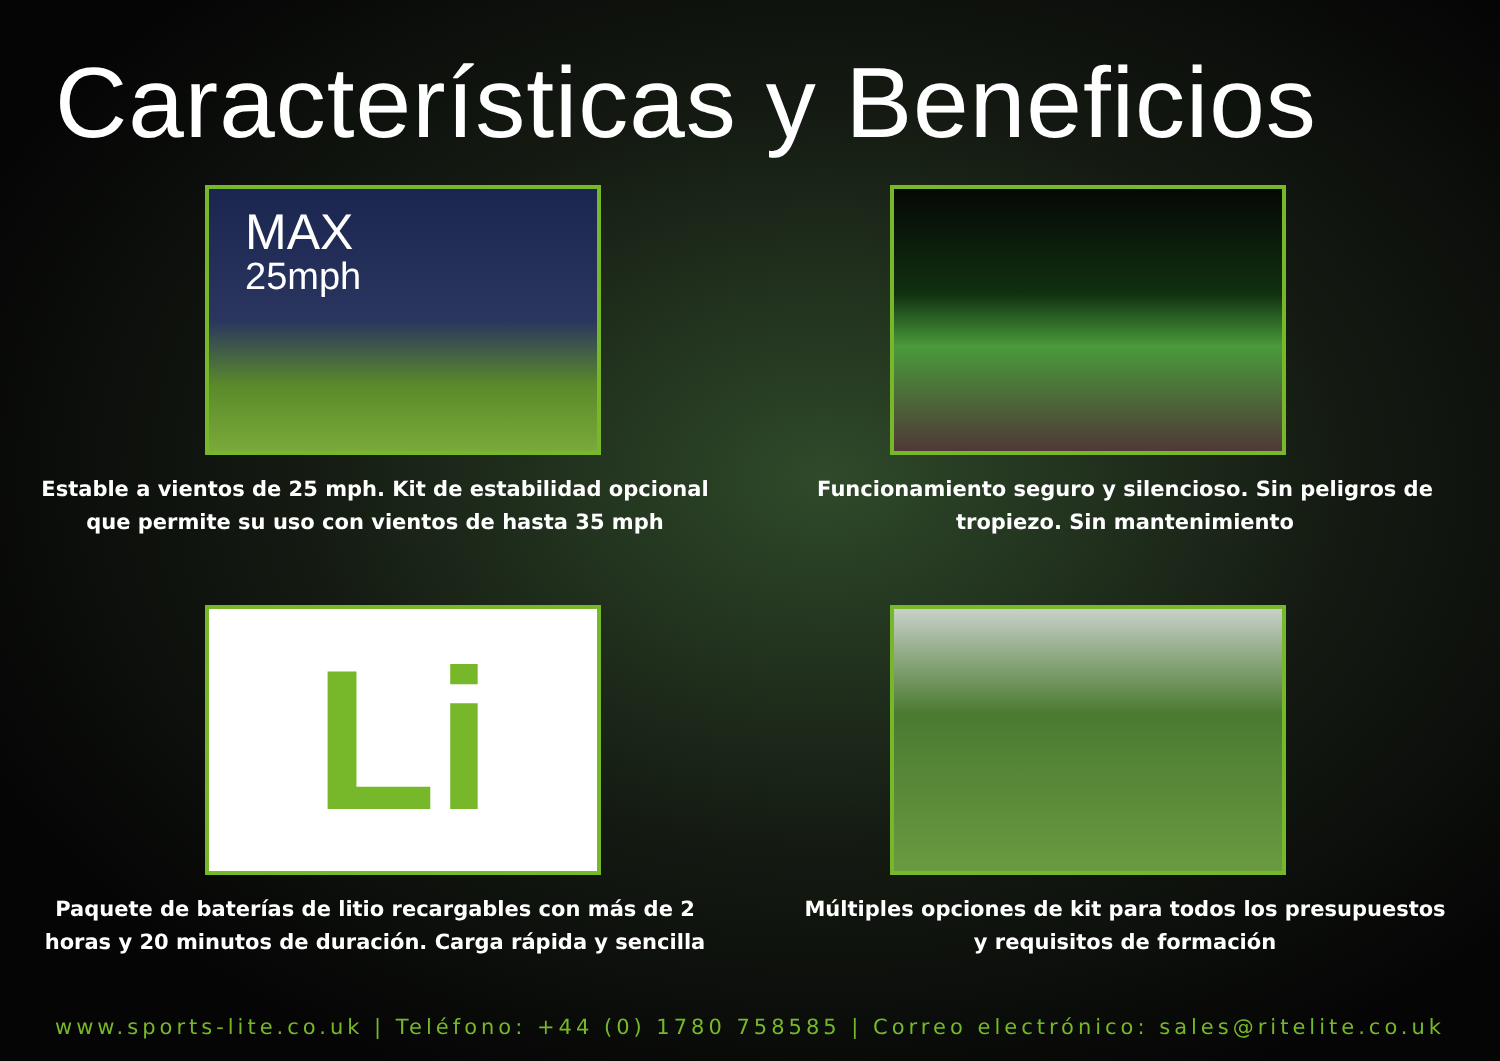Características y Beneficios
MAX
25mph
Estable a vientos de 25 mph. Kit de estabilidad opcional
que permite su uso con vientos de hasta 35 mph
Funcionamiento seguro y silencioso. Sin peligros de
tropiezo. Sin mantenimiento
Li
Paquete de baterías de litio recargables con más de 2
horas y 20 minutos de duración. Carga rápida y sencilla
Múltiples opciones de kit para todos los presupuestos
y requisitos de formación
www.sports-lite.co.uk | Teléfono: +44 (0) 1780 758585 | Correo electrónico: sales@ritelite.co.uk